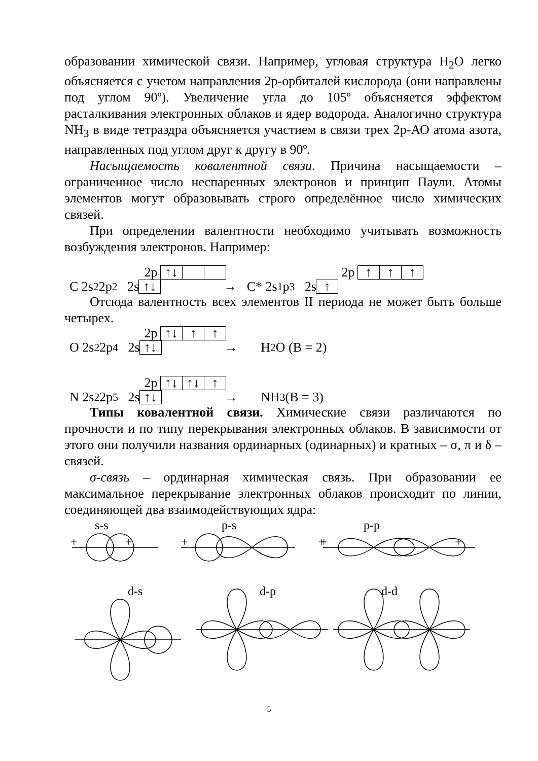образовании химической связи. Например, угловая структура H<sub>2</sub>O легко объясняется с учетом направления 2р-орбиталей кислорода (они направлены под углом 90º). Увеличение угла до 105º объясняется эффектом расталкивания электронных облаков и ядер водорода. Аналогично структура NH<sub>3</sub> в виде тетраэдра объясняется участием в связи трех 2р-АО атома азота, направленных под углом друг к другу в 90º.
Насыщаемость ковалентной связи. Причина насыщаемости – ограниченное число неспаренных электронов и принцип Паули. Атомы элементов могут образовывать строго определённое число химических связей.
При определении валентности необходимо учитывать возможность возбуждения электронов. Например:
2p ↑↓ 2p ↑ ↑ ↑
C 2s<sup>2</sup> 2p<sup>2</sup> 2s ↑↓ → C* 2s<sup>1</sup> p<sup>3</sup> 2s ↑
Отсюда валентность всех элементов II периода не может быть больше четырех.
2p ↑↓ ↑ ↑
O 2s<sup>2</sup> 2p<sup>4</sup> 2s ↑↓ → H<sub>2</sub>O (B = 2)
2p ↑↓ ↑↓ ↑
N 2s<sup>2</sup> 2p<sup>5</sup> 2s ↑↓ → NH<sub>3</sub> (B = 3)
Типы ковалентной связи. Химические связи различаются по прочности и по типу перекрывания электронных облаков. В зависимости от этого они получили названия ординарных (одинарных) и кратных – σ, π и δ – связей.
σ-связь – ординарная химическая связь. При образовании ее максимальное перекрывание электронных облаков происходит по линии, соединяющей два взаимодействующих ядра:
s-s
p-s
p-p
d-s
d-p
d-d
+
+
+
+
+
+
5